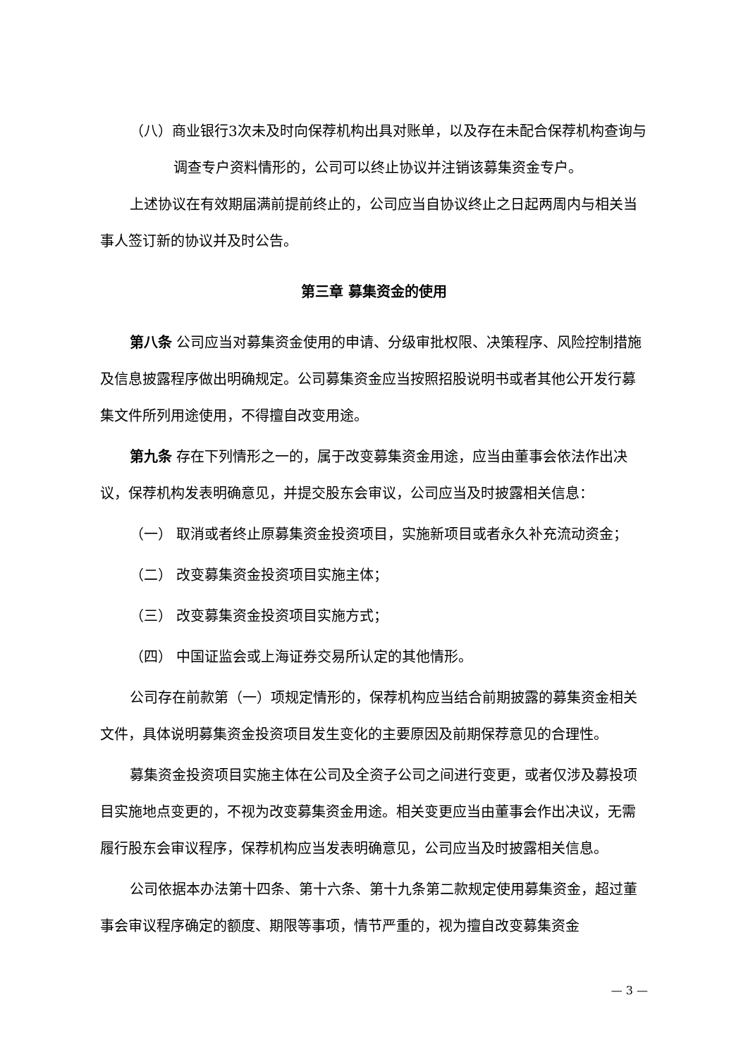（八）商业银行3次未及时向保荐机构出具对账单，以及存在未配合保荐机构查询与调查专户资料情形的，公司可以终止协议并注销该募集资金专户。
上述协议在有效期届满前提前终止的，公司应当自协议终止之日起两周内与相关当事人签订新的协议并及时公告。
第三章 募集资金的使用
第八条 公司应当对募集资金使用的申请、分级审批权限、决策程序、风险控制措施及信息披露程序做出明确规定。公司募集资金应当按照招股说明书或者其他公开发行募集文件所列用途使用，不得擅自改变用途。
第九条 存在下列情形之一的，属于改变募集资金用途，应当由董事会依法作出决议，保荐机构发表明确意见，并提交股东会审议，公司应当及时披露相关信息：
（一） 取消或者终止原募集资金投资项目，实施新项目或者永久补充流动资金；
（二） 改变募集资金投资项目实施主体；
（三） 改变募集资金投资项目实施方式；
（四） 中国证监会或上海证券交易所认定的其他情形。
公司存在前款第（一）项规定情形的，保荐机构应当结合前期披露的募集资金相关文件，具体说明募集资金投资项目发生变化的主要原因及前期保荐意见的合理性。
募集资金投资项目实施主体在公司及全资子公司之间进行变更，或者仅涉及募投项目实施地点变更的，不视为改变募集资金用途。相关变更应当由董事会作出决议，无需履行股东会审议程序，保荐机构应当发表明确意见，公司应当及时披露相关信息。
公司依据本办法第十四条、第十六条、第十九条第二款规定使用募集资金，超过董事会审议程序确定的额度、期限等事项，情节严重的，视为擅自改变募集资金
— 3 —